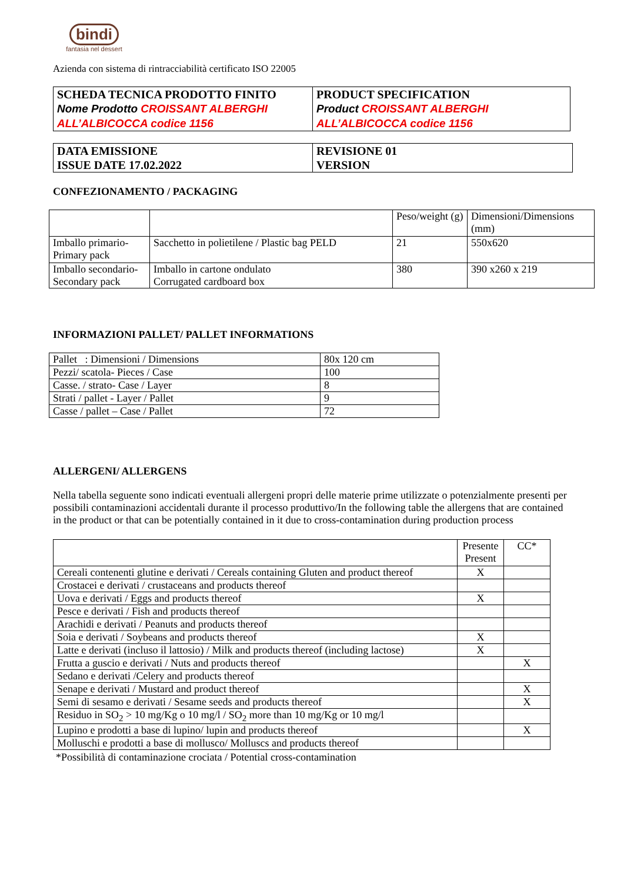bindi
fantasia nel dessert
Azienda con sistema di rintracciabilità certificato ISO 22005
| SCHEDA TECNICA PRODOTTO FINITO Nome Prodotto CROISSANT ALBERGHI ALL’ALBICOCCA codice 1156 | PRODUCT SPECIFICATION Product CROISSANT ALBERGHI ALL’ALBICOCCA codice 1156 |
| DATA EMISSIONE ISSUE DATE 17.02.2022 | REVISIONE 01 VERSION |
CONFEZIONAMENTO / PACKAGING
| | | Peso/weight (g) | Dimensioni/Dimensions (mm) |
| --- | --- | --- | --- |
| Imballo primario-Primary pack | Sacchetto in polietilene / Plastic bag PELD | 21 | 550x620 |
| Imballo secondario-Secondary pack | Imballo in cartone ondulato Corrugated cardboard box | 380 | 390 x260 x 219 |
INFORMAZIONI PALLET/ PALLET INFORMATIONS
| Pallet : Dimensioni / Dimensions | 80x 120 cm |
| Pezzi/ scatola- Pieces / Case | 100 |
| Casse. / strato- Case / Layer | 8 |
| Strati / pallet - Layer / Pallet | 9 |
| Casse / pallet – Case / Pallet | 72 |
ALLERGENI/ ALLERGENS
Nella tabella seguente sono indicati eventuali allergeni propri delle materie prime utilizzate o potenzialmente presenti per possibili contaminazioni accidentali durante il processo produttivo/In the following table the allergens that are contained in the product or that can be potentially contained in it due to cross-contamination during production process
| | Presente Present | CC* |
| --- | --- | --- |
| Cereali contenenti glutine e derivati / Cereals containing Gluten and product thereof | X | |
| Crostacei e derivati / crustaceans and products thereof | | |
| Uova e derivati / Eggs and products thereof | X | |
| Pesce e derivati / Fish and products thereof | | |
| Arachidi e derivati / Peanuts and products thereof | | |
| Soia e derivati / Soybeans and products thereof | X | |
| Latte e derivati (incluso il lattosio) / Milk and products thereof (including lactose) | X | |
| Frutta a guscio e derivati / Nuts and products thereof | | X |
| Sedano e derivati /Celery and products thereof | | |
| Senape e derivati / Mustard and product thereof | | X |
| Semi di sesamo e derivati / Sesame seeds and products thereof | | X |
| Residuo in SO<sub>2</sub> > 10 mg/Kg o 10 mg/l / SO<sub>2</sub> more than 10 mg/Kg or 10 mg/l | | |
| Lupino e prodotti a base di lupino/ lupin and products thereof | | X |
| Molluschi e prodotti a base di mollusco/ Molluscs and products thereof | | |
*Possibilità di contaminazione crociata / Potential cross-contamination